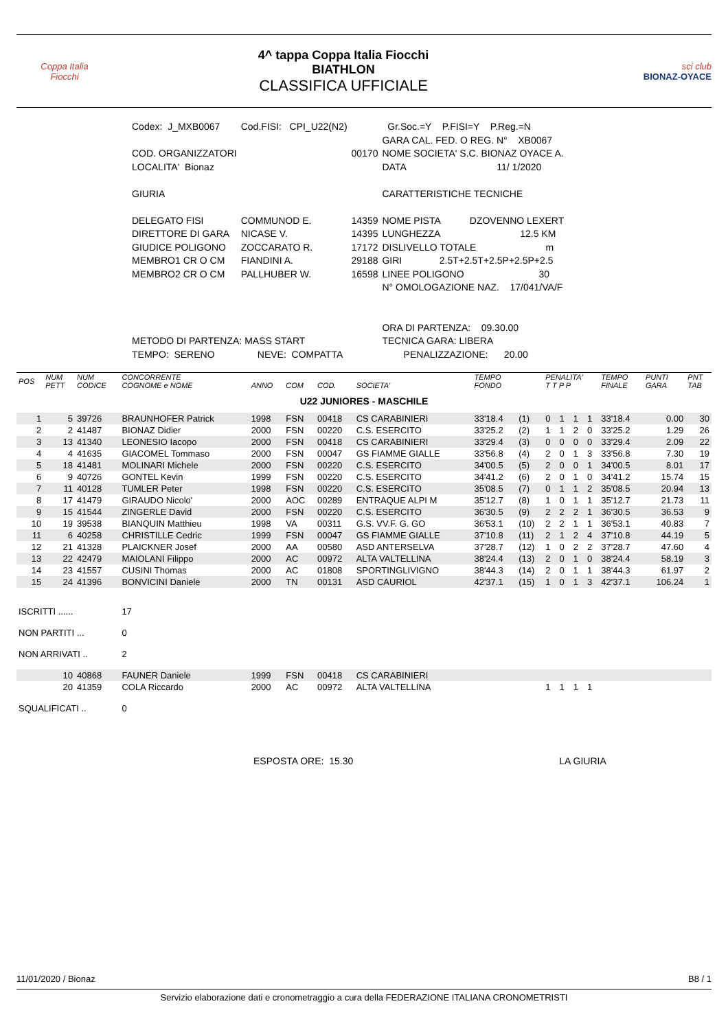Coppa Italia
Fiocchi
4^ tappa Coppa Italia Fiocchi
BIATHLON
CLASSIFICA UFFICIALE
sci club
BIONAZ-OYACE
| Codex: J_MXB0067 | Cod.FISI: CPI_U22(N2) | | Gr.Soc.=Y P.FISI=Y P.Reg.=N |
| | | | GARA CAL. FED. O REG. N° XB0067 |
| COD. ORGANIZZATORI | | 00170 | NOME SOCIETA' S.C. BIONAZ OYACE A. |
| LOCALITA' Bionaz | | | DATA 11/ 1/2020 |
| GIURIA | | | CARATTERISTICHE TECNICHE |
| DELEGATO FISI | COMMUNOD E. | 14359 | NOME PISTA DZOVENNO LEXERT |
| DIRETTORE DI GARA | NICASE V. | 14395 | LUNGHEZZA 12.5 KM |
| GIUDICE POLIGONO | ZOCCARATO R. | 17172 | DISLIVELLO TOTALE m |
| MEMBRO1 CR O CM | FIANDINI A. | 29188 | GIRI 2.5T+2.5T+2.5P+2.5P+2.5 |
| MEMBRO2 CR O CM | PALLHUBER W. | 16598 | LINEE POLIGONO 30 |
| | | | N° OMOLOGAZIONE NAZ. 17/041/VA/F |
| | | | ORA DI PARTENZA: 09.30.00 |
| METODO DI PARTENZA: MASS START | | | TECNICA GARA: LIBERA |
| TEMPO: SERENO NEVE: COMPATTA | | | PENALIZZAZIONE: 20.00 |
| POS | NUM PETT | NUM CODICE | CONCORRENTE COGNOME e NOME | ANNO | COM | COD. | SOCIETA' | TEMPO FONDO | | PENALITA' T T P P | | | | TEMPO FINALE | PUNTI GARA | PNT TAB |
| --- | --- | --- | --- | --- | --- | --- | --- | --- | --- | --- | --- | --- | --- | --- | --- | --- |
| U22 JUNIORES - MASCHILE | | | | | | | | | | | | | | | | |
| 1 | 5 | 39726 | BRAUNHOFER Patrick | 1998 | FSN | 00418 | CS CARABINIERI | 33'18.4 | (1) | 0 | 1 | 1 | 1 | 33'18.4 | 0.00 | 30 |
| 2 | 2 | 41487 | BIONAZ Didier | 2000 | FSN | 00220 | C.S. ESERCITO | 33'25.2 | (2) | 1 | 1 | 2 | 0 | 33'25.2 | 1.29 | 26 |
| 3 | 13 | 41340 | LEONESIO Iacopo | 2000 | FSN | 00418 | CS CARABINIERI | 33'29.4 | (3) | 0 | 0 | 0 | 0 | 33'29.4 | 2.09 | 22 |
| 4 | 4 | 41635 | GIACOMEL Tommaso | 2000 | FSN | 00047 | GS FIAMME GIALLE | 33'56.8 | (4) | 2 | 0 | 1 | 3 | 33'56.8 | 7.30 | 19 |
| 5 | 18 | 41481 | MOLINARI Michele | 2000 | FSN | 00220 | C.S. ESERCITO | 34'00.5 | (5) | 2 | 0 | 0 | 1 | 34'00.5 | 8.01 | 17 |
| 6 | 9 | 40726 | GONTEL Kevin | 1999 | FSN | 00220 | C.S. ESERCITO | 34'41.2 | (6) | 2 | 0 | 1 | 0 | 34'41.2 | 15.74 | 15 |
| 7 | 11 | 40128 | TUMLER Peter | 1998 | FSN | 00220 | C.S. ESERCITO | 35'08.5 | (7) | 0 | 1 | 1 | 2 | 35'08.5 | 20.94 | 13 |
| 8 | 17 | 41479 | GIRAUDO Nicolo' | 2000 | AOC | 00289 | ENTRAQUE ALPI M | 35'12.7 | (8) | 1 | 0 | 1 | 1 | 35'12.7 | 21.73 | 11 |
| 9 | 15 | 41544 | ZINGERLE David | 2000 | FSN | 00220 | C.S. ESERCITO | 36'30.5 | (9) | 2 | 2 | 2 | 1 | 36'30.5 | 36.53 | 9 |
| 10 | 19 | 39538 | BIANQUIN Matthieu | 1998 | VA | 00311 | G.S. VV.F. G. GO | 36'53.1 | (10) | 2 | 2 | 1 | 1 | 36'53.1 | 40.83 | 7 |
| 11 | 6 | 40258 | CHRISTILLE Cedric | 1999 | FSN | 00047 | GS FIAMME GIALLE | 37'10.8 | (11) | 2 | 1 | 2 | 4 | 37'10.8 | 44.19 | 5 |
| 12 | 21 | 41328 | PLAICKNER Josef | 2000 | AA | 00580 | ASD ANTERSELVA | 37'28.7 | (12) | 1 | 0 | 2 | 2 | 37'28.7 | 47.60 | 4 |
| 13 | 22 | 42479 | MAIOLANI Filippo | 2000 | AC | 00972 | ALTA VALTELLINA | 38'24.4 | (13) | 2 | 0 | 1 | 0 | 38'24.4 | 58.19 | 3 |
| 14 | 23 | 41557 | CUSINI Thomas | 2000 | AC | 01808 | SPORTINGLIVIGNO | 38'44.3 | (14) | 2 | 0 | 1 | 1 | 38'44.3 | 61.97 | 2 |
| 15 | 24 | 41396 | BONVICINI Daniele | 2000 | TN | 00131 | ASD CAURIOL | 42'37.1 | (15) | 1 | 0 | 1 | 3 | 42'37.1 | 106.24 | 1 |
| ISCRITTI ...... | | | 17 | | | | | | | | | | | | | |
| NON PARTITI ... | | | 0 | | | | | | | | | | | | | |
| NON ARRIVATI .. | | | 2 | | | | | | | | | | | | | |
| | 10 | 40868 | FAUNER Daniele | 1999 | FSN | 00418 | CS CARABINIERI | | | | | | | | | |
| | 20 | 41359 | COLA Riccardo | 2000 | AC | 00972 | ALTA VALTELLINA | | | 1 | 1 | 1 | 1 | | | |
| SQUALIFICATI .. | | | 0 | | | | | | | | | | | | | |
ESPOSTA ORE: 15.30 LA GIURIA
11/01/2020 / Bionaz B8 / 1
Servizio elaborazione dati e cronometraggio a cura della FEDERAZIONE ITALIANA CRONOMETRISTI